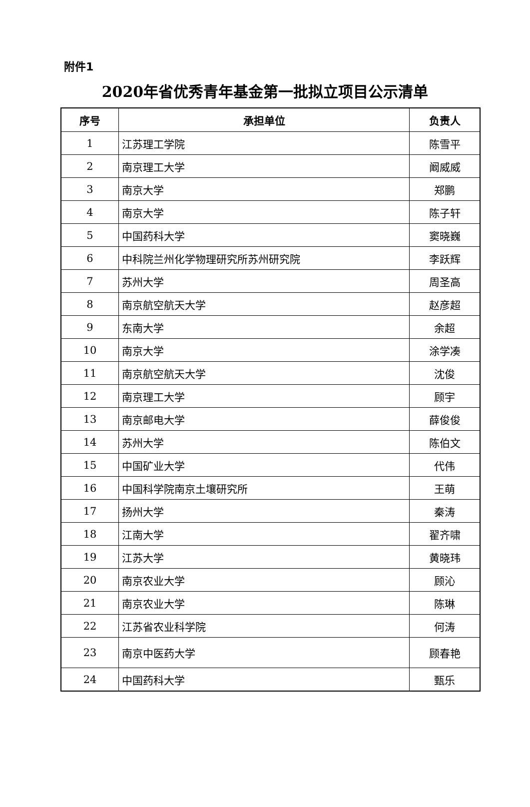附件1
2020年省优秀青年基金第一批拟立项目公示清单
| 序号 | 承担单位 | 负责人 |
| --- | --- | --- |
| 1 | 江苏理工学院 | 陈雪平 |
| 2 | 南京理工大学 | 阚威威 |
| 3 | 南京大学 | 郑鹏 |
| 4 | 南京大学 | 陈子轩 |
| 5 | 中国药科大学 | 窦晓巍 |
| 6 | 中科院兰州化学物理研究所苏州研究院 | 李跃辉 |
| 7 | 苏州大学 | 周圣高 |
| 8 | 南京航空航天大学 | 赵彦超 |
| 9 | 东南大学 | 余超 |
| 10 | 南京大学 | 涂学凑 |
| 11 | 南京航空航天大学 | 沈俊 |
| 12 | 南京理工大学 | 顾宇 |
| 13 | 南京邮电大学 | 薛俊俊 |
| 14 | 苏州大学 | 陈伯文 |
| 15 | 中国矿业大学 | 代伟 |
| 16 | 中国科学院南京土壤研究所 | 王萌 |
| 17 | 扬州大学 | 秦涛 |
| 18 | 江南大学 | 翟齐啸 |
| 19 | 江苏大学 | 黄晓玮 |
| 20 | 南京农业大学 | 顾沁 |
| 21 | 南京农业大学 | 陈琳 |
| 22 | 江苏省农业科学院 | 何涛 |
| 23 | 南京中医药大学 | 顾春艳 |
| 24 | 中国药科大学 | 甄乐 |